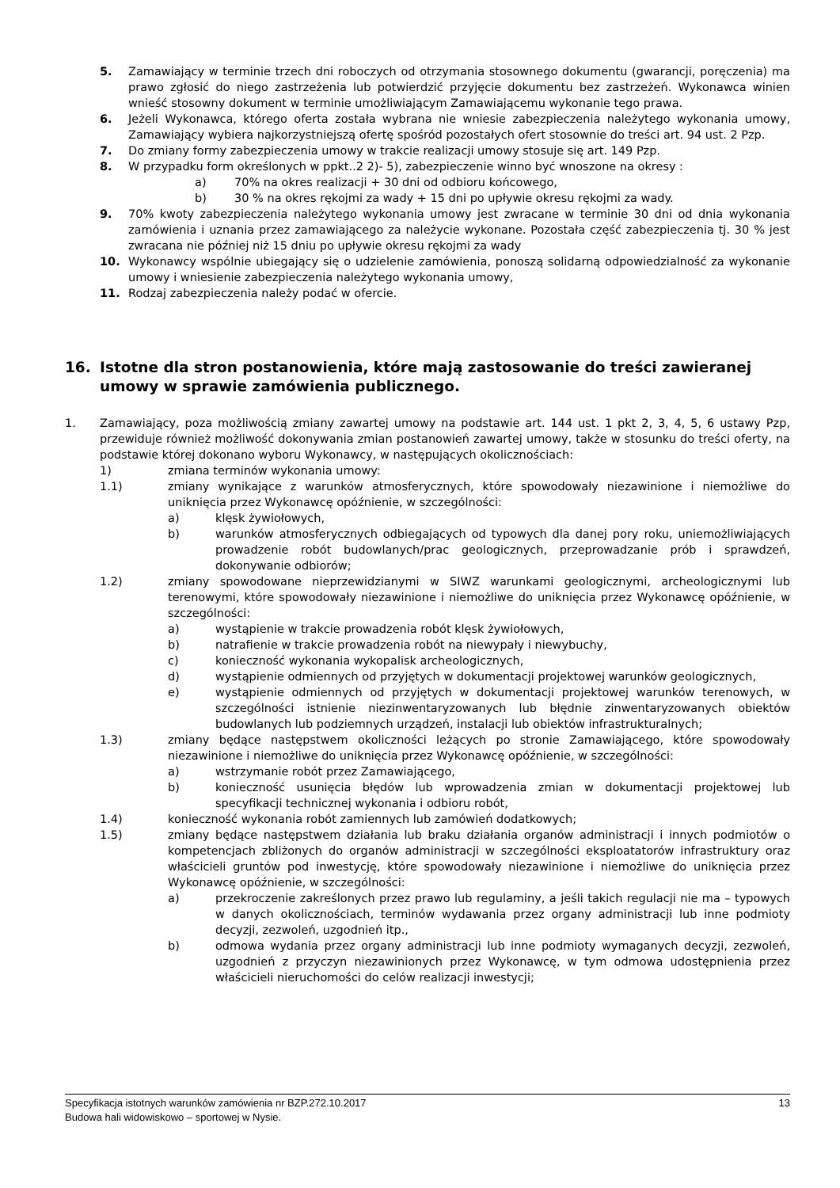5. Zamawiający w terminie trzech dni roboczych od otrzymania stosownego dokumentu (gwarancji, poręczenia) ma prawo zgłosić do niego zastrzeżenia lub potwierdzić przyjęcie dokumentu bez zastrzeżeń. Wykonawca winien wnieść stosowny dokument w terminie umożliwiającym Zamawiającemu wykonanie tego prawa.
6. Jeżeli Wykonawca, którego oferta została wybrana nie wniesie zabezpieczenia należytego wykonania umowy, Zamawiający wybiera najkorzystniejszą ofertę spośród pozostałych ofert stosownie do treści art. 94 ust. 2 Pzp.
7. Do zmiany formy zabezpieczenia umowy w trakcie realizacji umowy stosuje się art. 149 Pzp.
8. W przypadku form określonych w ppkt..2 2)- 5), zabezpieczenie winno być wnoszone na okresy :
a) 70% na okres realizacji + 30 dni od odbioru końcowego,
b) 30 % na okres rękojmi za wady + 15 dni po upływie okresu rękojmi za wady.
9. 70% kwoty zabezpieczenia należytego wykonania umowy jest zwracane w terminie 30 dni od dnia wykonania zamówienia i uznania przez zamawiającego za należycie wykonane. Pozostała część zabezpieczenia tj. 30 % jest zwracana nie później niż 15 dniu po upływie okresu rękojmi za wady
10. Wykonawcy wspólnie ubiegający się o udzielenie zamówienia, ponoszą solidarną odpowiedzialność za wykonanie umowy i wniesienie zabezpieczenia należytego wykonania umowy,
11. Rodzaj zabezpieczenia należy podać w ofercie.
16. Istotne dla stron postanowienia, które mają zastosowanie do treści zawieranej umowy w sprawie zamówienia publicznego.
1. Zamawiający, poza możliwością zmiany zawartej umowy na podstawie art. 144 ust. 1 pkt 2, 3, 4, 5, 6 ustawy Pzp, przewiduje również możliwość dokonywania zmian postanowień zawartej umowy, także w stosunku do treści oferty, na podstawie której dokonano wyboru Wykonawcy, w następujących okolicznościach:
1) zmiana terminów wykonania umowy:
1.1) zmiany wynikające z warunków atmosferycznych, które spowodowały niezawinione i niemożliwe do uniknięcia przez Wykonawcę opóźnienie, w szczególności:
a) klęsk żywiołowych,
b) warunków atmosferycznych odbiegających od typowych dla danej pory roku, uniemożliwiających prowadzenie robót budowlanych/prac geologicznych, przeprowadzanie prób i sprawdzeń, dokonywanie odbiorów;
1.2) zmiany spowodowane nieprzewidzianymi w SIWZ warunkami geologicznymi, archeologicznymi lub terenowymi, które spowodowały niezawinione i niemożliwe do uniknięcia przez Wykonawcę opóźnienie, w szczególności:
a) wystąpienie w trakcie prowadzenia robót klęsk żywiołowych,
b) natrafienie w trakcie prowadzenia robót na niewypały i niewybuchy,
c) konieczność wykonania wykopalisk archeologicznych,
d) wystąpienie odmiennych od przyjętych w dokumentacji projektowej warunków geologicznych,
e) wystąpienie odmiennych od przyjętych w dokumentacji projektowej warunków terenowych, w szczególności istnienie niezinwentaryzowanych lub błędnie zinwentaryzowanych obiektów budowlanych lub podziemnych urządzeń, instalacji lub obiektów infrastrukturalnych;
1.3) zmiany będące następstwem okoliczności leżących po stronie Zamawiającego, które spowodowały niezawinione i niemożliwe do uniknięcia przez Wykonawcę opóźnienie, w szczególności:
a) wstrzymanie robót przez Zamawiającego,
b) konieczność usunięcia błędów lub wprowadzenia zmian w dokumentacji projektowej lub specyfikacji technicznej wykonania i odbioru robót,
1.4) konieczność wykonania robót zamiennych lub zamówień dodatkowych;
1.5) zmiany będące następstwem działania lub braku działania organów administracji i innych podmiotów o kompetencjach zbliżonych do organów administracji w szczególności eksploatatorów infrastruktury oraz właścicieli gruntów pod inwestycję, które spowodowały niezawinione i niemożliwe do uniknięcia przez Wykonawcę opóźnienie, w szczególności:
a) przekroczenie zakreślonych przez prawo lub regulaminy, a jeśli takich regulacji nie ma – typowych w danych okolicznościach, terminów wydawania przez organy administracji lub inne podmioty decyzji, zezwoleń, uzgodnień itp.,
b) odmowa wydania przez organy administracji lub inne podmioty wymaganych decyzji, zezwoleń, uzgodnień z przyczyn niezawinionych przez Wykonawcę, w tym odmowa udostępnienia przez właścicieli nieruchomości do celów realizacji inwestycji;
Specyfikacja istotnych warunków zamówienia nr BZP.272.10.2017 13
Budowa hali widowiskowo – sportowej w Nysie.